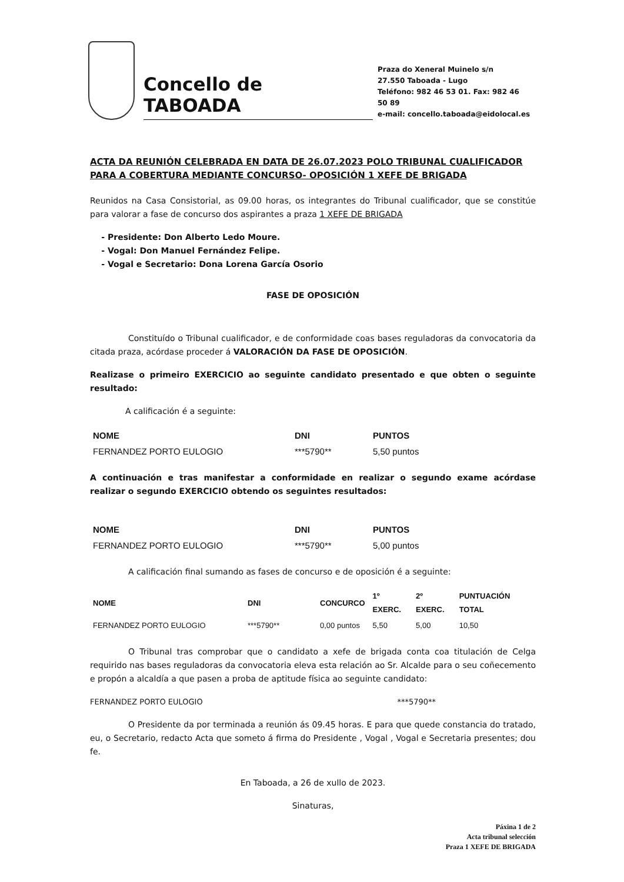Concello de TABOADA
Praza do Xeneral Muinelo s/n
27.550 Taboada - Lugo
Teléfono: 982 46 53 01. Fax: 982 46 50 89
e-mail: concello.taboada@eidolocal.es
ACTA DA REUNIÓN CELEBRADA EN DATA DE 26.07.2023 POLO TRIBUNAL CUALIFICADOR PARA A COBERTURA MEDIANTE CONCURSO- OPOSICIÓN 1 XEFE DE BRIGADA
Reunidos na Casa Consistorial, as 09.00 horas, os integrantes do Tribunal cualificador, que se constitúe para valorar a fase de concurso dos aspirantes a praza 1 XEFE DE BRIGADA
Presidente: Don Alberto Ledo Moure.
Vogal: Don Manuel Fernández Felipe.
Vogal e Secretario: Dona Lorena García Osorio
FASE DE OPOSICIÓN
Constituído o Tribunal cualificador, e de conformidade coas bases reguladoras da convocatoria da citada praza, acórdase proceder á VALORACIÓN DA FASE DE OPOSICIÓN.
Realizase o primeiro EXERCICIO ao seguinte candidato presentado e que obten o seguinte resultado:
A calificación é a seguinte:
| NOME | DNI | PUNTOS |
| --- | --- | --- |
| FERNANDEZ PORTO EULOGIO | ***5790** | 5,50 puntos |
A continuación e tras manifestar a conformidade en realizar o segundo exame acórdase realizar o segundo EXERCICIO obtendo os seguintes resultados:
| NOME | DNI | PUNTOS |
| --- | --- | --- |
| FERNANDEZ PORTO EULOGIO | ***5790** | 5,00 puntos |
A calificación final sumando as fases de concurso e de oposición é a seguinte:
| NOME | DNI | CONCURCO | 1º EXERC. | 2º EXERC. | PUNTUACIÓN TOTAL |
| --- | --- | --- | --- | --- | --- |
| FERNANDEZ PORTO EULOGIO | ***5790** | 0,00 puntos | 5,50 | 5,00 | 10,50 |
O Tribunal tras comprobar que o candidato a xefe de brigada conta coa titulación de Celga requirido nas bases reguladoras da convocatoria eleva esta relación ao Sr. Alcalde para o seu coñecemento e propón a alcaldía a que pasen a proba de aptitude física ao seguinte candidato:
FERNANDEZ PORTO EULOGIO ***5790**
O Presidente da por terminada a reunión ás 09.45 horas. E para que quede constancia do tratado, eu, o Secretario, redacto Acta que someto á firma do Presidente , Vogal , Vogal e Secretaria presentes; dou fe.
En Taboada, a 26 de xullo de 2023.
Sinaturas,
Páxina 1 de 2
Acta tribunal selección
Praza 1 XEFE DE BRIGADA